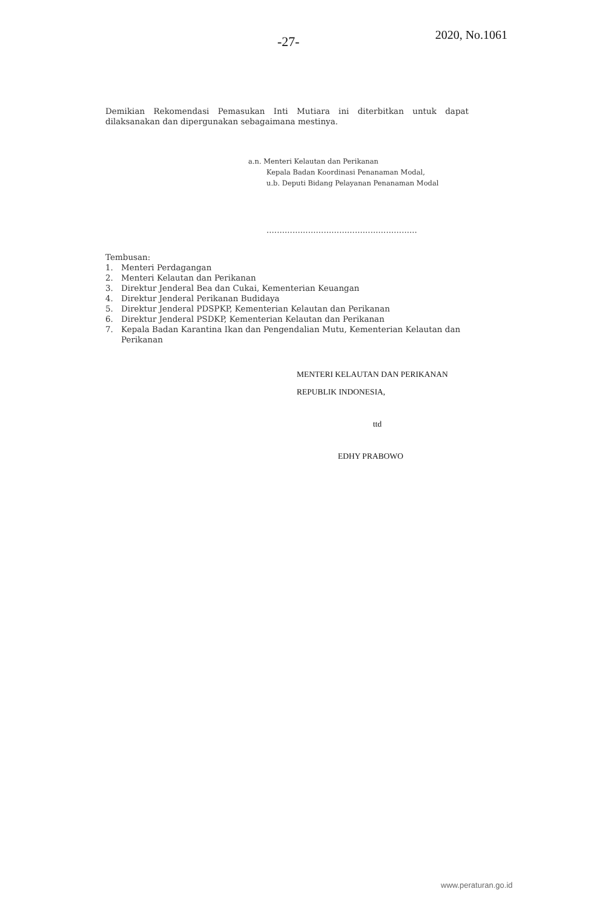-27-
2020, No.1061
Demikian Rekomendasi Pemasukan Inti Mutiara ini diterbitkan untuk dapat dilaksanakan dan dipergunakan sebagaimana mestinya.
a.n. Menteri Kelautan dan Perikanan
Kepala Badan Koordinasi Penanaman Modal,
u.b. Deputi Bidang Pelayanan Penanaman Modal
..........................................................
Tembusan:
1. Menteri Perdagangan
2. Menteri Kelautan dan Perikanan
3. Direktur Jenderal Bea dan Cukai, Kementerian Keuangan
4. Direktur Jenderal Perikanan Budidaya
5. Direktur Jenderal PDSPKP, Kementerian Kelautan dan Perikanan
6. Direktur Jenderal PSDKP, Kementerian Kelautan dan Perikanan
7. Kepala Badan Karantina Ikan dan Pengendalian Mutu, Kementerian Kelautan dan Perikanan
MENTERI KELAUTAN DAN PERIKANAN
REPUBLIK INDONESIA,
ttd
EDHY PRABOWO
www.peraturan.go.id